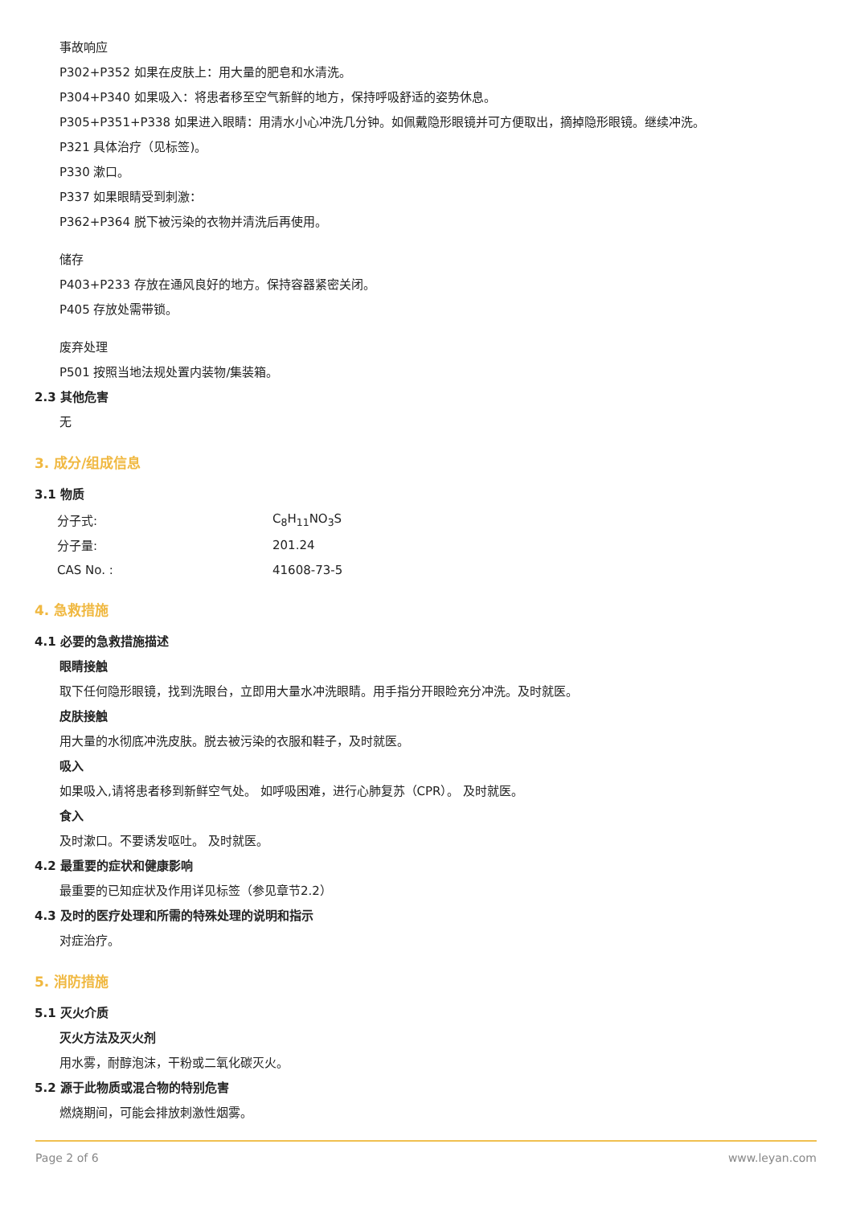事故响应
P302+P352 如果在皮肤上：用大量的肥皂和水清洗。
P304+P340 如果吸入：将患者移至空气新鲜的地方，保持呼吸舒适的姿势休息。
P305+P351+P338 如果进入眼睛：用清水小心冲洗几分钟。如佩戴隐形眼镜并可方便取出，摘掉隐形眼镜。继续冲洗。
P321 具体治疗（见标签)。
P330 漱口。
P337 如果眼睛受到刺激：
P362+P364 脱下被污染的衣物并清洗后再使用。
储存
P403+P233 存放在通风良好的地方。保持容器紧密关闭。
P405 存放处需带锁。
废弃处理
P501 按照当地法规处置内装物/集装箱。
2.3 其他危害
无
3. 成分/组成信息
3.1 物质
| 分子式: | C<sub>8</sub>H<sub>11</sub>NO<sub>3</sub>S |
| 分子量: | 201.24 |
| CAS No. : | 41608-73-5 |
4. 急救措施
4.1 必要的急救措施描述
眼睛接触
取下任何隐形眼镜，找到洗眼台，立即用大量水冲洗眼睛。用手指分开眼睑充分冲洗。及时就医。
皮肤接触
用大量的水彻底冲洗皮肤。脱去被污染的衣服和鞋子，及时就医。
吸入
如果吸入,请将患者移到新鲜空气处。 如呼吸困难，进行心肺复苏（CPR）。 及时就医。
食入
及时漱口。不要诱发呕吐。 及时就医。
4.2 最重要的症状和健康影响
最重要的已知症状及作用详见标签（参见章节2.2）
4.3 及时的医疗处理和所需的特殊处理的说明和指示
对症治疗。
5. 消防措施
5.1 灭火介质
灭火方法及灭火剂
用水雾，耐醇泡沫，干粉或二氧化碳灭火。
5.2 源于此物质或混合物的特别危害
燃烧期间，可能会排放刺激性烟雾。
Page 2 of 6 www.leyan.com